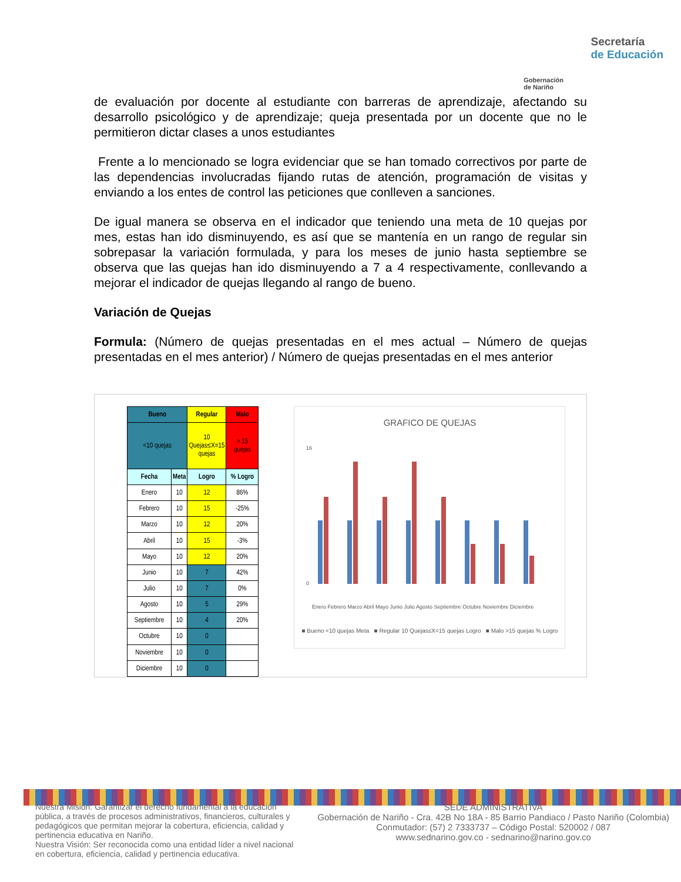Gobernación
de Nariño
Secretaría
de Educación
de evaluación por docente al estudiante con barreras de aprendizaje, afectando su desarrollo psicológico y de aprendizaje; queja presentada por un docente que no le permitieron dictar clases a unos estudiantes
Frente a lo mencionado se logra evidenciar que se han tomado correctivos por parte de las dependencias involucradas fijando rutas de atención, programación de visitas y enviando a los entes de control las peticiones que conlleven a sanciones.
De igual manera se observa en el indicador que teniendo una meta de 10 quejas por mes, estas han ido disminuyendo, es así que se mantenía en un rango de regular sin sobrepasar la variación formulada, y para los meses de junio hasta septiembre se observa que las quejas han ido disminuyendo a 7 a 4 respectivamente, conllevando a mejorar el indicador de quejas llegando al rango de bueno.
Variación de Quejas
Formula: (Número de quejas presentadas en el mes actual – Número de quejas presentadas en el mes anterior) / Número de quejas presentadas en el mes anterior
| Bueno | | Regular | Malo |
| --- | --- | --- | --- |
| <10 quejas | | 10 Quejas≤X=15 quejas | > 15 quejas |
| Fecha | Meta | Logro | % Logro |
| Enero | 10 | 12 | 86% |
| Febrero | 10 | 15 | -25% |
| Marzo | 10 | 12 | 20% |
| Abril | 10 | 15 | -3% |
| Mayo | 10 | 12 | 20% |
| Junio | 10 | 7 | 42% |
| Julio | 10 | 7 | 0% |
| Agosto | 10 | 5 | 29% |
| Septiembre | 10 | 4 | 20% |
| Octubre | 10 | 0 | |
| Noviembre | 10 | 0 | |
| Diciembre | 10 | 0 | |
GRAFICO DE QUEJAS
16
0
Enero Febrero Marzo Abril Mayo Junio Julio Agosto Septiembre Octubre Noviembre Diciembre
■ Bueno <10 quejas Meta ■ Regular 10 Quejas≤X=15 quejas Logro ■ Malo >15 quejas % Logro
Nuestra Misión: Garantizar el derecho fundamental a la educación pública, a través de procesos administrativos, financieros, culturales y pedagógicos que permitan mejorar la cobertura, eficiencia, calidad y pertinencia educativa en Nariño.
Nuestra Visión: Ser reconocida como una entidad líder a nivel nacional en cobertura, eficiencia, calidad y pertinencia educativa.
SEDE ADMINISTRATIVA
Gobernación de Nariño - Cra. 42B No 18A - 85 Barrio Pandiaco / Pasto Nariño (Colombia)
Conmutador: (57) 2 7333737 – Código Postal: 520002 / 087
www.sednarino.gov.co - sednarino@narino.gov.co